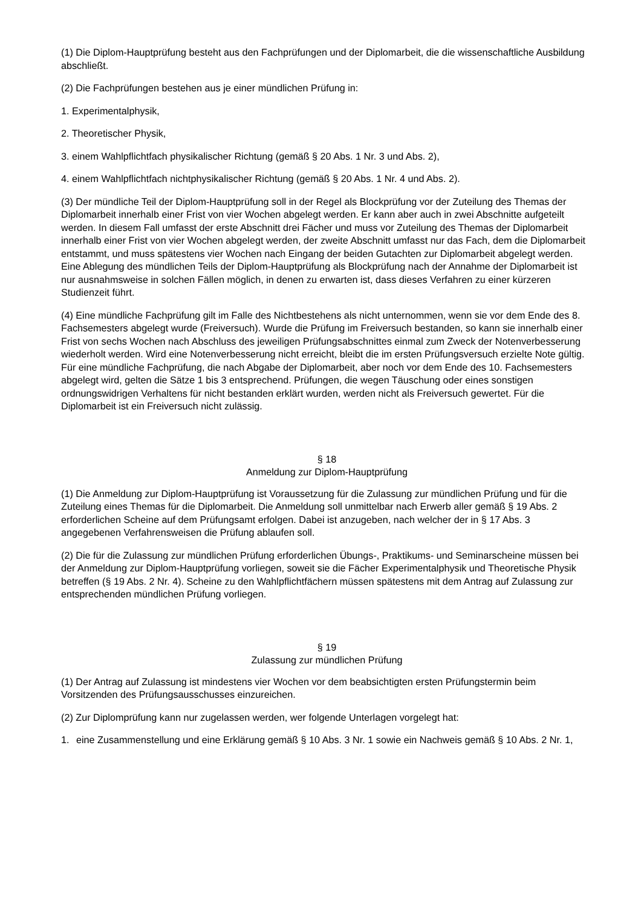(1) Die Diplom-Hauptprüfung besteht aus den Fachprüfungen und der Diplomarbeit, die die wissenschaftliche Ausbildung abschließt.
(2) Die Fachprüfungen bestehen aus je einer mündlichen Prüfung in:
1. Experimentalphysik,
2. Theoretischer Physik,
3. einem Wahlpflichtfach physikalischer Richtung (gemäß § 20 Abs. 1 Nr. 3 und Abs. 2),
4. einem Wahlpflichtfach nichtphysikalischer Richtung (gemäß § 20 Abs. 1 Nr. 4 und Abs. 2).
(3) Der mündliche Teil der Diplom-Hauptprüfung soll in der Regel als Blockprüfung vor der Zuteilung des Themas der Diplomarbeit innerhalb einer Frist von vier Wochen abgelegt werden. Er kann aber auch in zwei Abschnitte aufgeteilt werden. In diesem Fall umfasst der erste Abschnitt drei Fächer und muss vor Zuteilung des Themas der Diplomarbeit innerhalb einer Frist von vier Wochen abgelegt werden, der zweite Abschnitt umfasst nur das Fach, dem die Diplomarbeit entstammt, und muss spätestens vier Wochen nach Eingang der beiden Gutachten zur Diplomarbeit abgelegt werden. Eine Ablegung des mündlichen Teils der Diplom-Hauptprüfung als Blockprüfung nach der Annahme der Diplomarbeit ist nur ausnahmsweise in solchen Fällen möglich, in denen zu erwarten ist, dass dieses Verfahren zu einer kürzeren Studienzeit führt.
(4) Eine mündliche Fachprüfung gilt im Falle des Nichtbestehens als nicht unternommen, wenn sie vor dem Ende des 8. Fachsemesters abgelegt wurde (Freiversuch). Wurde die Prüfung im Freiversuch bestanden, so kann sie innerhalb einer Frist von sechs Wochen nach Abschluss des jeweiligen Prüfungsabschnittes einmal zum Zweck der Notenverbesserung wiederholt werden. Wird eine Notenverbesserung nicht erreicht, bleibt die im ersten Prüfungsversuch erzielte Note gültig. Für eine mündliche Fachprüfung, die nach Abgabe der Diplomarbeit, aber noch vor dem Ende des 10. Fachsemesters abgelegt wird, gelten die Sätze 1 bis 3 entsprechend. Prüfungen, die wegen Täuschung oder eines sonstigen ordnungswidrigen Verhaltens für nicht bestanden erklärt wurden, werden nicht als Freiversuch gewertet. Für die Diplomarbeit ist ein Freiversuch nicht zulässig.
§ 18
Anmeldung zur Diplom-Hauptprüfung
(1) Die Anmeldung zur Diplom-Hauptprüfung ist Voraussetzung für die Zulassung zur mündlichen Prüfung und für die Zuteilung eines Themas für die Diplomarbeit. Die Anmeldung soll unmittelbar nach Erwerb aller gemäß § 19 Abs. 2 erforderlichen Scheine auf dem Prüfungsamt erfolgen. Dabei ist anzugeben, nach welcher der in § 17 Abs. 3 angegebenen Verfahrensweisen die Prüfung ablaufen soll.
(2) Die für die Zulassung zur mündlichen Prüfung erforderlichen Übungs-, Praktikums- und Seminarscheine müssen bei der Anmeldung zur Diplom-Hauptprüfung vorliegen, soweit sie die Fächer Experimentalphysik und Theoretische Physik betreffen (§ 19 Abs. 2 Nr. 4). Scheine zu den Wahlpflichtfächern müssen spätestens mit dem Antrag auf Zulassung zur entsprechenden mündlichen Prüfung vorliegen.
§ 19
Zulassung zur mündlichen Prüfung
(1) Der Antrag auf Zulassung ist mindestens vier Wochen vor dem beabsichtigten ersten Prüfungstermin beim Vorsitzenden des Prüfungsausschusses einzureichen.
(2) Zur Diplomprüfung kann nur zugelassen werden, wer folgende Unterlagen vorgelegt hat:
1. eine Zusammenstellung und eine Erklärung gemäß § 10 Abs. 3 Nr. 1 sowie ein Nachweis gemäß § 10 Abs. 2 Nr. 1,